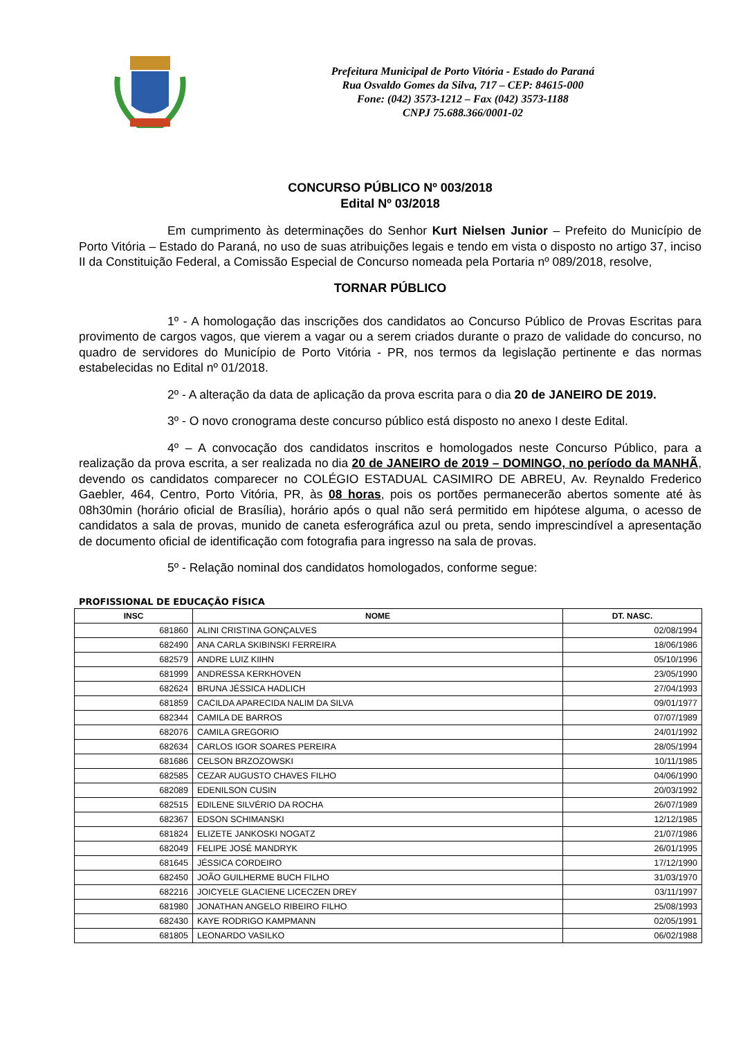Prefeitura Municipal de Porto Vitória - Estado do Paraná
Rua Osvaldo Gomes da Silva, 717 – CEP: 84615-000
Fone: (042) 3573-1212 – Fax (042) 3573-1188
CNPJ 75.688.366/0001-02
CONCURSO PÚBLICO Nº 003/2018
Edital Nº 03/2018
Em cumprimento às determinações do Senhor Kurt Nielsen Junior – Prefeito do Município de Porto Vitória – Estado do Paraná, no uso de suas atribuições legais e tendo em vista o disposto no artigo 37, inciso II da Constituição Federal, a Comissão Especial de Concurso nomeada pela Portaria nº 089/2018, resolve,
TORNAR PÚBLICO
1º - A homologação das inscrições dos candidatos ao Concurso Público de Provas Escritas para provimento de cargos vagos, que vierem a vagar ou a serem criados durante o prazo de validade do concurso, no quadro de servidores do Município de Porto Vitória - PR, nos termos da legislação pertinente e das normas estabelecidas no Edital nº 01/2018.
2º - A alteração da data de aplicação da prova escrita para o dia 20 de JANEIRO DE 2019.
3º - O novo cronograma deste concurso público está disposto no anexo I deste Edital.
4º – A convocação dos candidatos inscritos e homologados neste Concurso Público, para a realização da prova escrita, a ser realizada no dia 20 de JANEIRO de 2019 – DOMINGO, no período da MANHÃ, devendo os candidatos comparecer no COLÉGIO ESTADUAL CASIMIRO DE ABREU, Av. Reynaldo Frederico Gaebler, 464, Centro, Porto Vitória, PR, às 08 horas, pois os portões permanecerão abertos somente até às 08h30min (horário oficial de Brasília), horário após o qual não será permitido em hipótese alguma, o acesso de candidatos a sala de provas, munido de caneta esferográfica azul ou preta, sendo imprescindível a apresentação de documento oficial de identificação com fotografia para ingresso na sala de provas.
5º - Relação nominal dos candidatos homologados, conforme segue:
PROFISSIONAL DE EDUCAÇÃO FÍSICA
| INSC | NOME | DT. NASC. |
| --- | --- | --- |
| 681860 | ALINI CRISTINA GONÇALVES | 02/08/1994 |
| 682490 | ANA CARLA SKIBINSKI FERREIRA | 18/06/1986 |
| 682579 | ANDRE LUIZ KIIHN | 05/10/1996 |
| 681999 | ANDRESSA KERKHOVEN | 23/05/1990 |
| 682624 | BRUNA JÉSSICA HADLICH | 27/04/1993 |
| 681859 | CACILDA APARECIDA NALIM DA SILVA | 09/01/1977 |
| 682344 | CAMILA DE BARROS | 07/07/1989 |
| 682076 | CAMILA GREGORIO | 24/01/1992 |
| 682634 | CARLOS IGOR SOARES PEREIRA | 28/05/1994 |
| 681686 | CELSON BRZOZOWSKI | 10/11/1985 |
| 682585 | CEZAR AUGUSTO CHAVES FILHO | 04/06/1990 |
| 682089 | EDENILSON CUSIN | 20/03/1992 |
| 682515 | EDILENE SILVÉRIO DA ROCHA | 26/07/1989 |
| 682367 | EDSON SCHIMANSKI | 12/12/1985 |
| 681824 | ELIZETE JANKOSKI NOGATZ | 21/07/1986 |
| 682049 | FELIPE JOSÉ MANDRYK | 26/01/1995 |
| 681645 | JÉSSICA CORDEIRO | 17/12/1990 |
| 682450 | JOÃO GUILHERME BUCH FILHO | 31/03/1970 |
| 682216 | JOICYELE GLACIENE LICECZEN DREY | 03/11/1997 |
| 681980 | JONATHAN ANGELO RIBEIRO FILHO | 25/08/1993 |
| 682430 | KAYE RODRIGO KAMPMANN | 02/05/1991 |
| 681805 | LEONARDO VASILKO | 06/02/1988 |